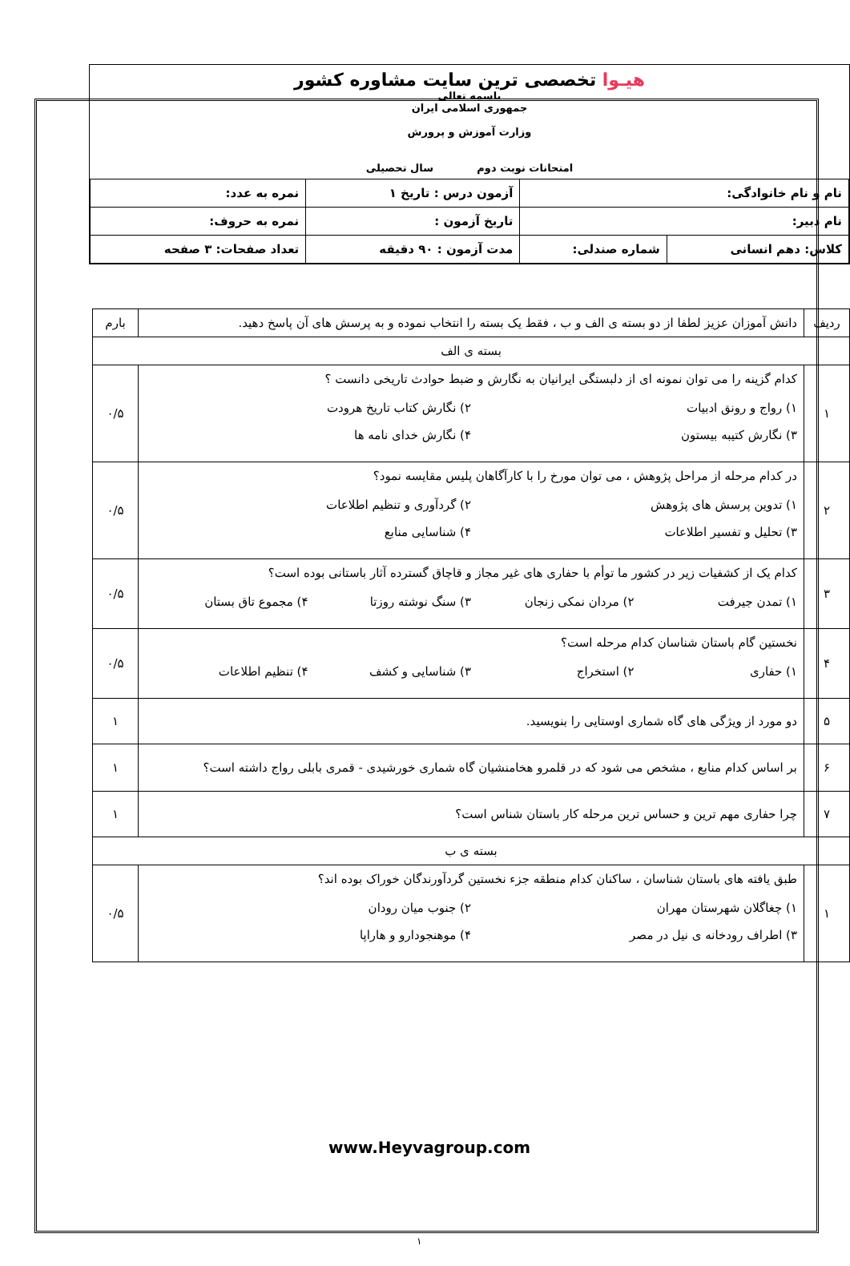هیـوا تخصصی ترین سایت مشاوره کشور
باسمه تعالی
جمهوری اسلامی ایران
وزارت آموزش و پرورش
امتحانات نوبت دوم سال تحصیلی
| نام و نام خانوادگی: | | آزمون درس : تاریخ ۱ | نمره به عدد: |
| نام دبیر: | | تاریخ آزمون : | نمره به حروف: |
| کلاس: دهم انسانی | شماره صندلی: | مدت آزمون : ۹۰ دقیقه | تعداد صفحات: ۳ صفحه |
| ردیف | دانش آموزان عزیز لطفا از دو بسته ی الف و ب ، فقط یک بسته را انتخاب نموده و به پرسش های آن پاسخ دهید. | بارم |
| بسته ی الف | | |
| ۱ | کدام گزینه را می توان نمونه ای از دلبستگی ایرانیان به نگارش و ضبط حوادث تاریخی دانست ؟ ۱) رواج و رونق ادبیات ۲) نگارش کتاب تاریخ هرودت ۳) نگارش کتیبه بیستون ۴) نگارش خدای نامه ها | ۰/۵ |
| ۲ | در کدام مرحله از مراحل پژوهش ، می توان مورخ را با کارآگاهان پلیس مقایسه نمود؟ ۱) تدوین پرسش های پژوهش ۲) گردآوری و تنظیم اطلاعات ۳) تحلیل و تفسیر اطلاعات ۴) شناسایی منابع | ۰/۵ |
| ۳ | کدام یک از کشفیات زیر در کشور ما توأم با حفاری های غیر مجاز و قاچاق گسترده آثار باستانی بوده است؟ ۱) تمدن جیرفت ۲) مردان نمکی زنجان ۳) سنگ نوشته روزتا ۴) مجموع تاق بستان | ۰/۵ |
| ۴ | نخستین گام باستان شناسان کدام مرحله است؟ ۱) حفاری ۲) استخراج ۳) شناسایی و کشف ۴) تنظیم اطلاعات | ۰/۵ |
| ۵ | دو مورد از ویژگی های گاه شماری اوستایی را بنویسید. | ۱ |
| ۶ | بر اساس کدام منابع ، مشخص می شود که در قلمرو هخامنشیان گاه شماری خورشیدی - قمری بابلی رواج داشته است؟ | ۱ |
| ۷ | چرا حفاری مهم ترین و حساس ترین مرحله کار باستان شناس است؟ | ۱ |
| بسته ی ب | | |
| ۱ | طبق یافته های باستان شناسان ، ساکنان کدام منطقه جزء نخستین گردآورندگان خوراک بوده اند؟ ۱) چغاگلان شهرستان مهران ۲) جنوب میان رودان ۳) اطراف رودخانه ی نیل در مصر ۴) موهنجودارو و هاراپا | ۰/۵ |
www.Heyvagroup.com
۱